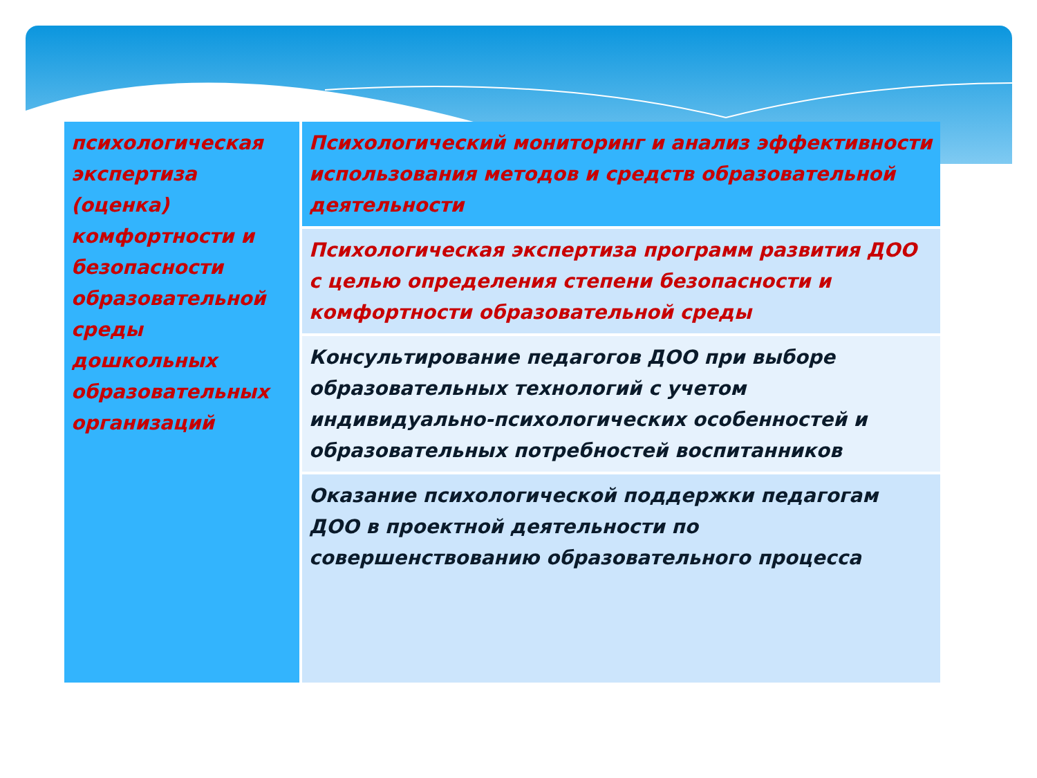| психологическая экспертиза (оценка) комфортности и безопасности образовательной среды дошкольных образовательных организаций | Психологический мониторинг и анализ эффективности использования методов и средств образовательной деятельности |
| | Психологическая экспертиза программ развития ДОО с целью определения степени безопасности и комфортности образовательной среды |
| | Консультирование педагогов ДОО при выборе образовательных технологий с учетом индивидуально-психологических особенностей и образовательных потребностей воспитанников |
| | Оказание психологической поддержки педагогам ДОО в проектной деятельности по совершенствованию образовательного процесса |